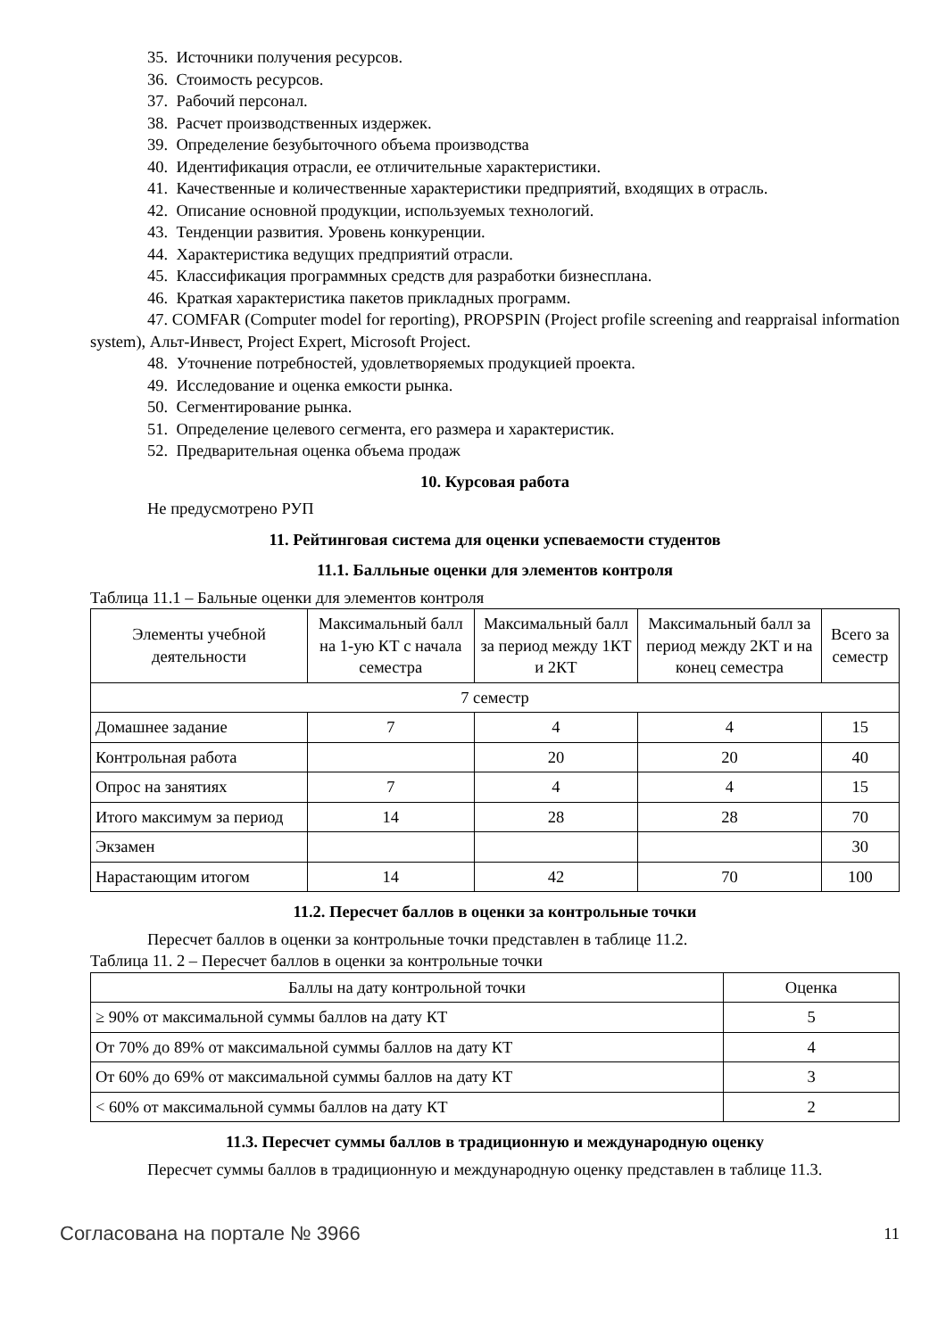35. Источники получения ресурсов.
36. Стоимость ресурсов.
37. Рабочий персонал.
38. Расчет производственных издержек.
39. Определение безубыточного объема производства
40. Идентификация отрасли, ее отличительные характеристики.
41. Качественные и количественные характеристики предприятий, входящих в отрасль.
42. Описание основной продукции, используемых технологий.
43. Тенденции развития. Уровень конкуренции.
44. Характеристика ведущих предприятий отрасли.
45. Классификация программных средств для разработки бизнесплана.
46. Краткая характеристика пакетов прикладных программ.
47. COMFAR (Computer model for reporting), PROPSPIN (Project profile screening and reappraisal information system), Альт-Инвест, Project Expert, Microsoft Project.
48. Уточнение потребностей, удовлетворяемых продукцией проекта.
49. Исследование и оценка емкости рынка.
50. Сегментирование рынка.
51. Определение целевого сегмента, его размера и характеристик.
52. Предварительная оценка объема продаж
10. Курсовая работа
Не предусмотрено РУП
11. Рейтинговая система для оценки успеваемости студентов
11.1. Балльные оценки для элементов контроля
Таблица 11.1 – Бальные оценки для элементов контроля
| Элементы учебной деятельности | Максимальный балл на 1-ую КТ с начала семестра | Максимальный балл за период между 1КТ и 2КТ | Максимальный балл за период между 2КТ и на конец семестра | Всего за семестр |
| --- | --- | --- | --- | --- |
| 7 семестр | | | | |
| Домашнее задание | 7 | 4 | 4 | 15 |
| Контрольная работа | | 20 | 20 | 40 |
| Опрос на занятиях | 7 | 4 | 4 | 15 |
| Итого максимум за период | 14 | 28 | 28 | 70 |
| Экзамен | | | | 30 |
| Нарастающим итогом | 14 | 42 | 70 | 100 |
11.2. Пересчет баллов в оценки за контрольные точки
Пересчет баллов в оценки за контрольные точки представлен в таблице 11.2.
Таблица 11. 2 – Пересчет баллов в оценки за контрольные точки
| Баллы на дату контрольной точки | Оценка |
| --- | --- |
| ≥ 90% от максимальной суммы баллов на дату КТ | 5 |
| От 70% до 89% от максимальной суммы баллов на дату КТ | 4 |
| От 60% до 69% от максимальной суммы баллов на дату КТ | 3 |
| < 60% от максимальной суммы баллов на дату КТ | 2 |
11.3. Пересчет суммы баллов в традиционную и международную оценку
Пересчет суммы баллов в традиционную и международную оценку представлен в таблице 11.3.
Согласована на портале № 3966 11